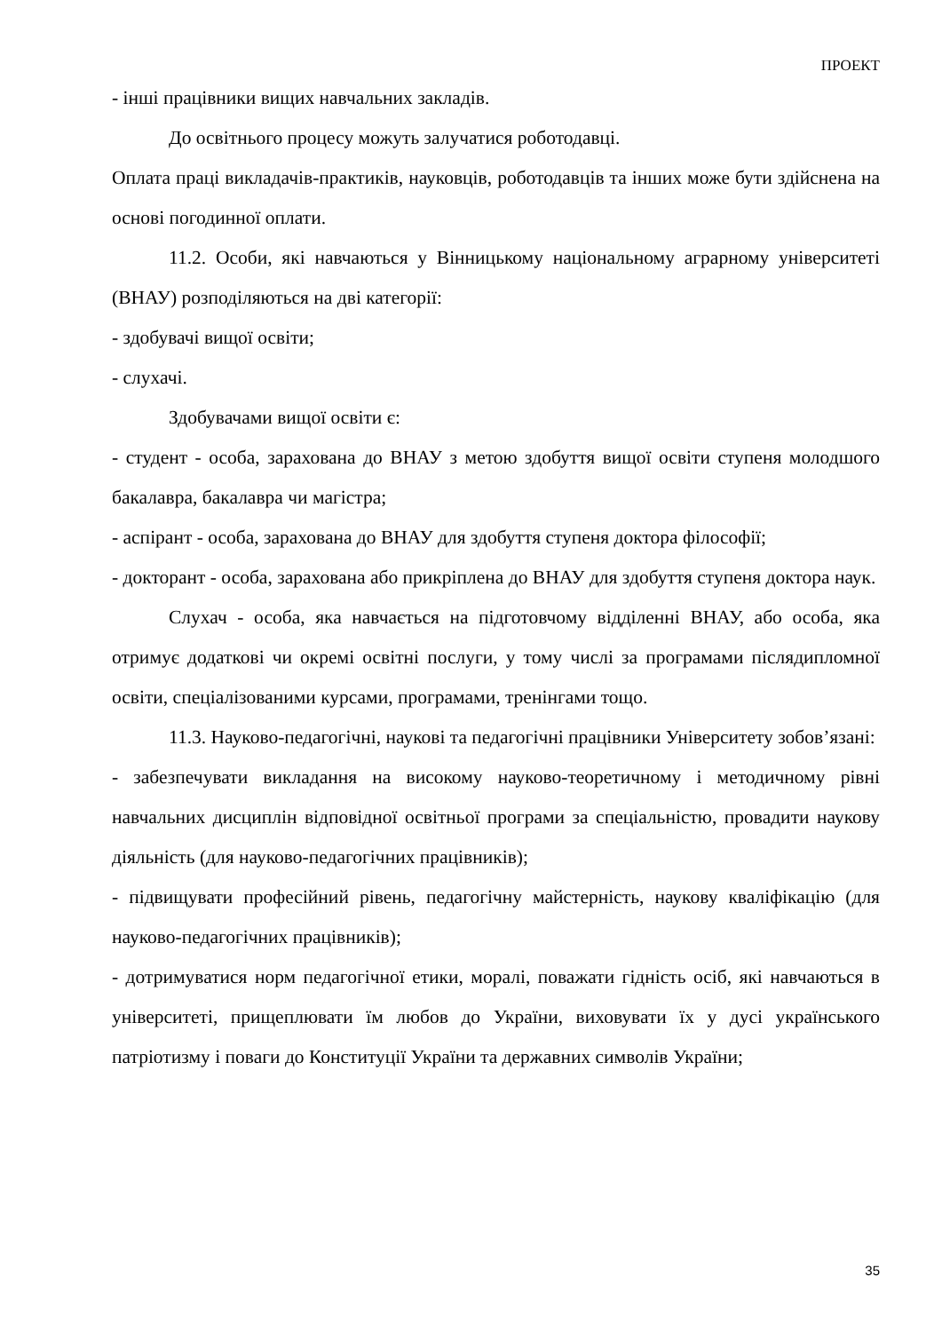ПРОЕКТ
- інші працівники вищих навчальних закладів.
До освітнього процесу можуть залучатися роботодавці.
Оплата праці викладачів-практиків, науковців, роботодавців та інших може бути здійснена на основі погодинної оплати.
11.2. Особи, які навчаються у Вінницькому національному аграрному університеті (ВНАУ) розподіляються на дві категорії:
- здобувачі вищої освіти;
- слухачі.
Здобувачами вищої освіти є:
- студент - особа, зарахована до ВНАУ з метою здобуття вищої освіти ступеня молодшого бакалавра, бакалавра чи магістра;
- аспірант - особа, зарахована до ВНАУ для здобуття ступеня доктора філософії;
- докторант - особа, зарахована або прикріплена до ВНАУ для здобуття ступеня доктора наук.
Слухач - особа, яка навчається на підготовчому відділенні ВНАУ, або особа, яка отримує додаткові чи окремі освітні послуги, у тому числі за програмами післядипломної освіти, спеціалізованими курсами, програмами, тренінгами тощо.
11.3. Науково-педагогічні, наукові та педагогічні працівники Університету зобов’язані:
- забезпечувати викладання на високому науково-теоретичному і методичному рівні навчальних дисциплін відповідної освітньої програми за спеціальністю, провадити наукову діяльність (для науково-педагогічних працівників);
- підвищувати професійний рівень, педагогічну майстерність, наукову кваліфікацію (для науково-педагогічних працівників);
- дотримуватися норм педагогічної етики, моралі, поважати гідність осіб, які навчаються в університеті, прищеплювати їм любов до України, виховувати їх у дусі українського патріотизму і поваги до Конституції України та державних символів України;
35